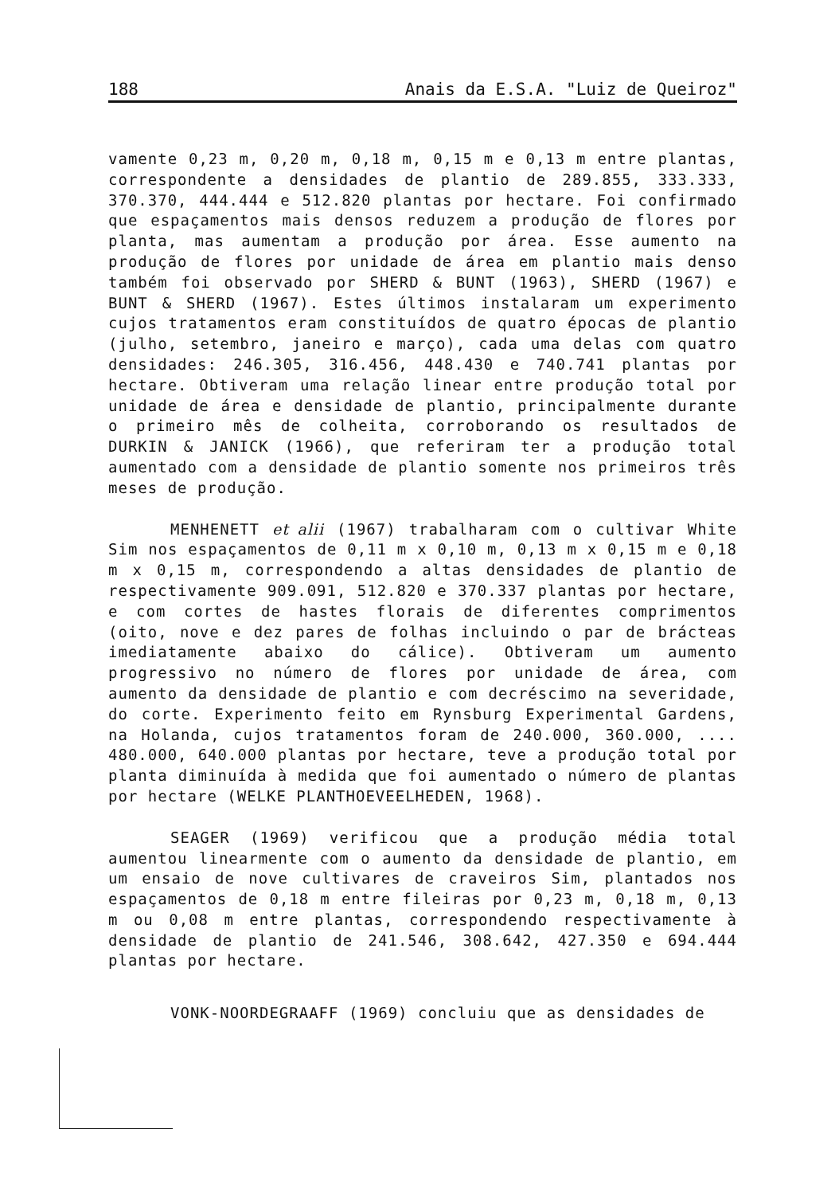188 Anais da E.S.A. "Luiz de Queiroz"
vamente 0,23 m, 0,20 m, 0,18 m, 0,15 m e 0,13 m entre plantas, correspondente a densidades de plantio de 289.855, 333.333, 370.370, 444.444 e 512.820 plantas por hectare. Foi confirmado que espaçamentos mais densos reduzem a produção de flores por planta, mas aumentam a produção por área. Esse aumento na produção de flores por unidade de área em plantio mais denso também foi observado por SHERD & BUNT (1963), SHERD (1967) e BUNT & SHERD (1967). Estes últimos instalaram um experimento cujos tratamentos eram constituídos de quatro épocas de plantio (julho, setembro, janeiro e março), cada uma delas com quatro densidades: 246.305, 316.456, 448.430 e 740.741 plantas por hectare. Obtiveram uma relação linear entre produção total por unidade de área e densidade de plantio, principalmente durante o primeiro mês de colheita, corroborando os resultados de DURKIN & JANICK (1966), que referiram ter a produção total aumentado com a densidade de plantio somente nos primeiros três meses de produção.
MENHENETT et alii (1967) trabalharam com o cultivar White Sim nos espaçamentos de 0,11 m x 0,10 m, 0,13 m x 0,15 m e 0,18 m x 0,15 m, correspondendo a altas densidades de plantio de respectivamente 909.091, 512.820 e 370.337 plantas por hectare, e com cortes de hastes florais de diferentes comprimentos (oito, nove e dez pares de folhas incluindo o par de brácteas imediatamente abaixo do cálice). Obtiveram um aumento progressivo no número de flores por unidade de área, com aumento da densidade de plantio e com decréscimo na severidade, do corte. Experimento feito em Rynsburg Experimental Gardens, na Holanda, cujos tratamentos foram de 240.000, 360.000, .... 480.000, 640.000 plantas por hectare, teve a produção total por planta diminuída à medida que foi aumentado o número de plantas por hectare (WELKE PLANTHOEVEELHEDEN, 1968).
SEAGER (1969) verificou que a produção média total aumentou linearmente com o aumento da densidade de plantio, em um ensaio de nove cultivares de craveiros Sim, plantados nos espaçamentos de 0,18 m entre fileiras por 0,23 m, 0,18 m, 0,13 m ou 0,08 m entre plantas, correspondendo respectivamente à densidade de plantio de 241.546, 308.642, 427.350 e 694.444 plantas por hectare.
VONK-NOORDEGRAAFF (1969) concluiu que as densidades de